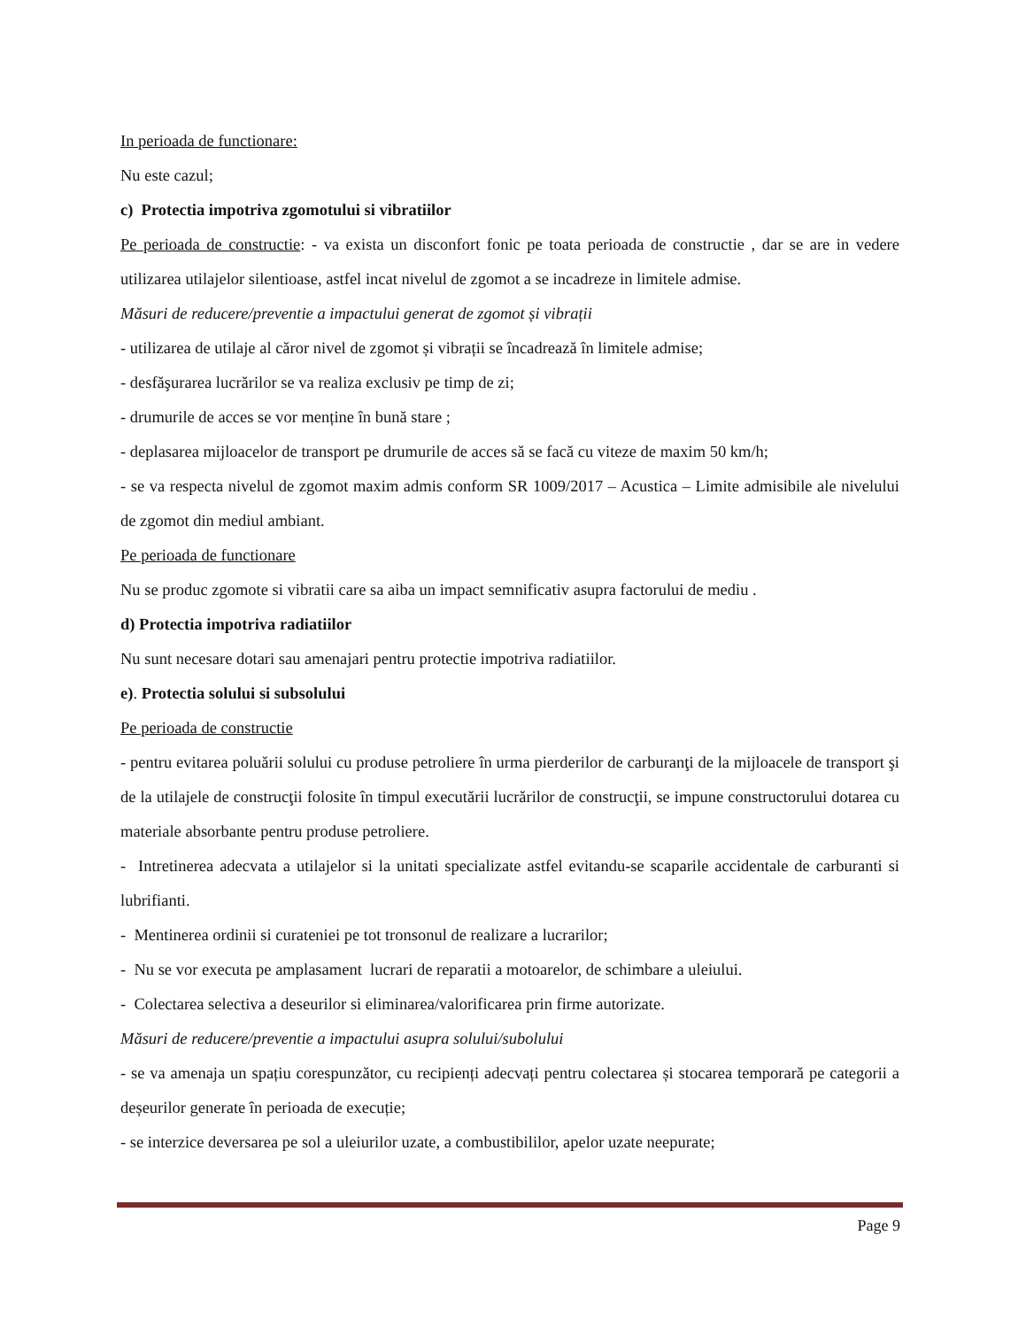In perioada de functionare:
Nu este cazul;
c) Protectia impotriva zgomotului si vibratiilor
Pe perioada de constructie: - va exista un disconfort fonic pe toata perioada de constructie , dar se are in vedere utilizarea utilajelor silentioase, astfel incat nivelul de zgomot a se incadreze in limitele admise.
Măsuri de reducere/preventie a impactului generat de zgomot și vibrații
- utilizarea de utilaje al căror nivel de zgomot și vibrații se încadrează în limitele admise;
- desfăşurarea lucrărilor se va realiza exclusiv pe timp de zi;
- drumurile de acces se vor menține în bună stare ;
- deplasarea mijloacelor de transport pe drumurile de acces să se facă cu viteze de maxim 50 km/h;
- se va respecta nivelul de zgomot maxim admis conform SR 1009/2017 – Acustica – Limite admisibile ale nivelului de zgomot din mediul ambiant.
Pe perioada de functionare
Nu se produc zgomote si vibratii care sa aiba un impact semnificativ asupra factorului de mediu .
d) Protectia impotriva radiatiilor
Nu sunt necesare dotari sau amenajari pentru protectie impotriva radiatiilor.
e). Protectia solului si subsolului
Pe perioada de constructie
- pentru evitarea poluării solului cu produse petroliere în urma pierderilor de carburanţi de la mijloacele de transport şi de la utilajele de construcţii folosite în timpul executării lucrărilor de construcţii, se impune constructorului dotarea cu materiale absorbante pentru produse petroliere.
- Intretinerea adecvata a utilajelor si la unitati specializate astfel evitandu-se scaparile accidentale de carburanti si lubrifianti.
- Mentinerea ordinii si curateniei pe tot tronsonul de realizare a lucrarilor;
- Nu se vor executa pe amplasament lucrari de reparatii a motoarelor, de schimbare a uleiului.
- Colectarea selectiva a deseurilor si eliminarea/valorificarea prin firme autorizate.
Măsuri de reducere/preventie a impactului asupra solului/subolului
- se va amenaja un spațiu corespunzător, cu recipienți adecvați pentru colectarea și stocarea temporară pe categorii a deșeurilor generate în perioada de execuție;
- se interzice deversarea pe sol a uleiurilor uzate, a combustibililor, apelor uzate neepurate;
Page 9